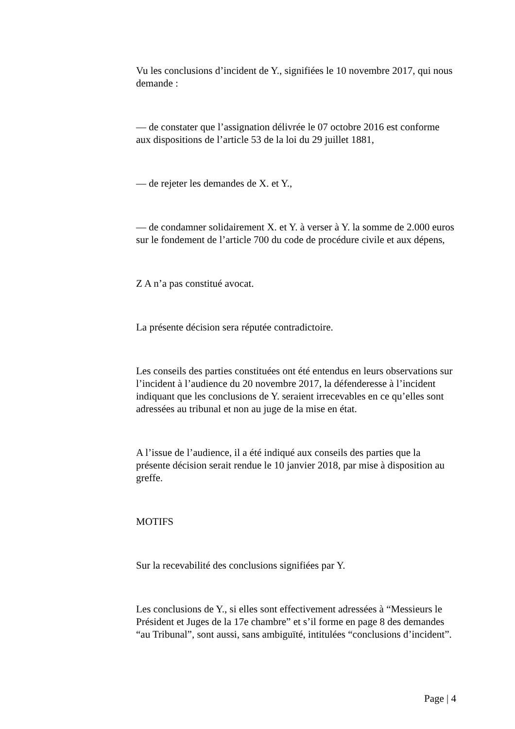Vu les conclusions d’incident de Y., signifiées le 10 novembre 2017, qui nous demande :
— de constater que l’assignation délivrée le 07 octobre 2016 est conforme aux dispositions de l’article 53 de la loi du 29 juillet 1881,
— de rejeter les demandes de X. et Y.,
— de condamner solidairement X. et Y. à verser à Y. la somme de 2.000 euros sur le fondement de l’article 700 du code de procédure civile et aux dépens,
Z A n’a pas constitué avocat.
La présente décision sera réputée contradictoire.
Les conseils des parties constituées ont été entendus en leurs observations sur l’incident à l’audience du 20 novembre 2017, la défenderesse à l’incident indiquant que les conclusions de Y. seraient irrecevables en ce qu’elles sont adressées au tribunal et non au juge de la mise en état.
A l’issue de l’audience, il a été indiqué aux conseils des parties que la présente décision serait rendue le 10 janvier 2018, par mise à disposition au greffe.
MOTIFS
Sur la recevabilité des conclusions signifiées par Y.
Les conclusions de Y., si elles sont effectivement adressées à “Messieurs le Président et Juges de la 17e chambre” et s’il forme en page 8 des demandes “au Tribunal”, sont aussi, sans ambiguïté, intitulées “conclusions d’incident”.
Page | 4